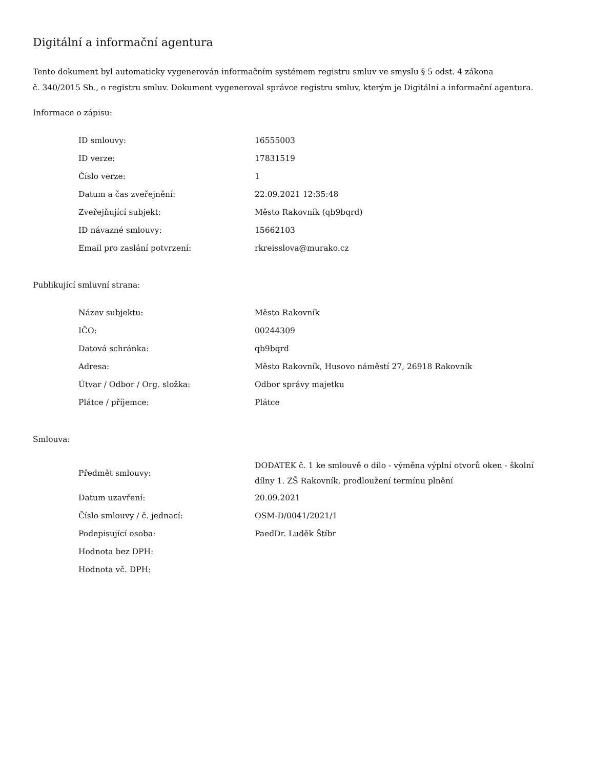Digitální a informační agentura
Tento dokument byl automaticky vygenerován informačním systémem registru smluv ve smyslu § 5 odst. 4 zákona
č. 340/2015 Sb., o registru smluv. Dokument vygeneroval správce registru smluv, kterým je Digitální a informační agentura.
Informace o zápisu:
| ID smlouvy: | 16555003 |
| ID verze: | 17831519 |
| Číslo verze: | 1 |
| Datum a čas zveřejnění: | 22.09.2021 12:35:48 |
| Zveřejňující subjekt: | Město Rakovník (qb9bqrd) |
| ID návazné smlouvy: | 15662103 |
| Email pro zaslání potvrzení: | rkreisslova@murako.cz |
Publikující smluvní strana:
| Název subjektu: | Město Rakovník |
| IČO: | 00244309 |
| Datová schránka: | qb9bqrd |
| Adresa: | Město Rakovník, Husovo náměstí 27, 26918 Rakovník |
| Útvar / Odbor / Org. složka: | Odbor správy majetku |
| Plátce / příjemce: | Plátce |
Smlouva:
| Předmět smlouvy: | DODATEK č. 1 ke smlouvě o dílo - výměna výplní otvorů oken - školní dílny 1. ZŠ Rakovník, prodloužení termínu plnění |
| Datum uzavření: | 20.09.2021 |
| Číslo smlouvy / č. jednací: | OSM-D/0041/2021/1 |
| Podepisující osoba: | PaedDr. Luděk Štíbr |
| Hodnota bez DPH: | |
| Hodnota vč. DPH: | |